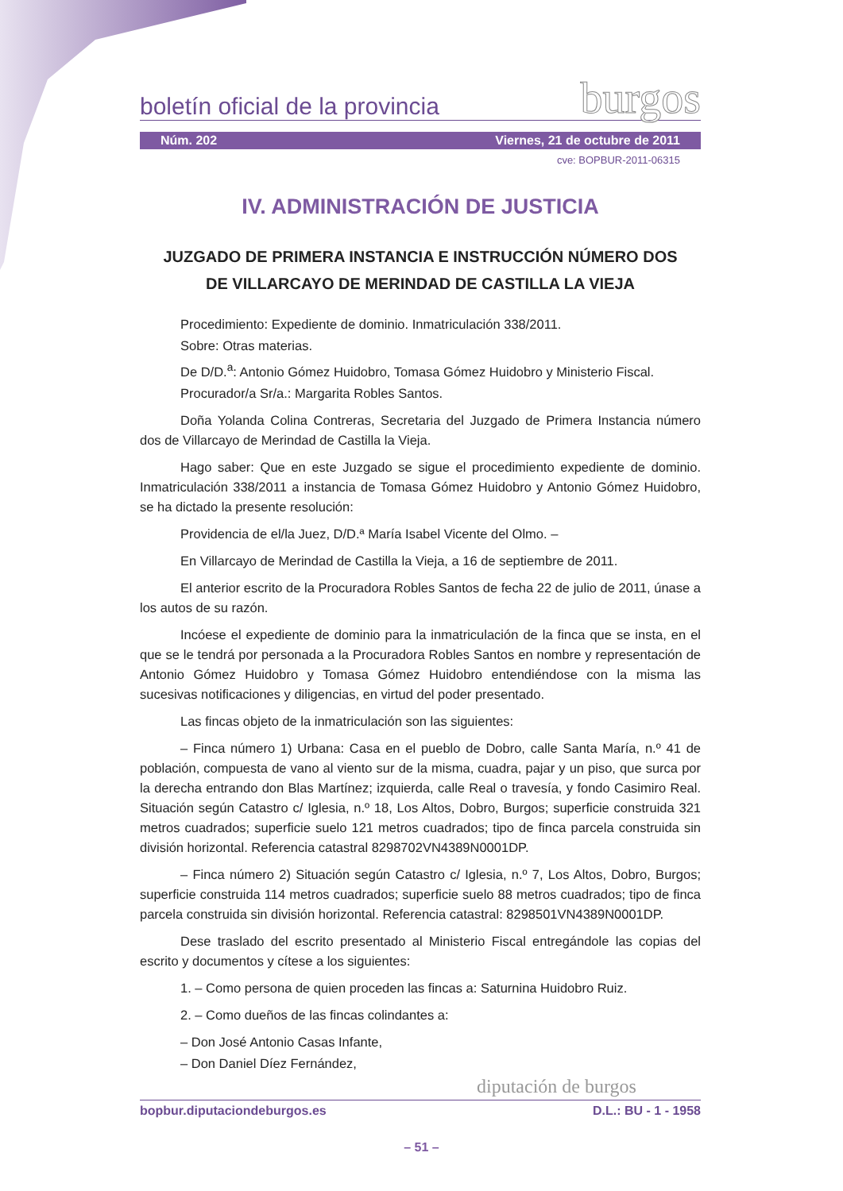boletín oficial de la provincia burgos
Núm. 202 Viernes, 21 de octubre de 2011
cve: BOPBUR-2011-06315
IV. ADMINISTRACIÓN DE JUSTICIA
JUZGADO DE PRIMERA INSTANCIA E INSTRUCCIÓN NÚMERO DOS
DE VILLARCAYO DE MERINDAD DE CASTILLA LA VIEJA
Procedimiento: Expediente de dominio. Inmatriculación 338/2011.
Sobre: Otras materias.
De D/D.<sup>a</sup>: Antonio Gómez Huidobro, Tomasa Gómez Huidobro y Ministerio Fiscal.
Procurador/a Sr/a.: Margarita Robles Santos.
Doña Yolanda Colina Contreras, Secretaria del Juzgado de Primera Instancia número dos de Villarcayo de Merindad de Castilla la Vieja.
Hago saber: Que en este Juzgado se sigue el procedimiento expediente de dominio. Inmatriculación 338/2011 a instancia de Tomasa Gómez Huidobro y Antonio Gómez Huidobro, se ha dictado la presente resolución:
Providencia de el/la Juez, D/D.ª María Isabel Vicente del Olmo. –
En Villarcayo de Merindad de Castilla la Vieja, a 16 de septiembre de 2011.
El anterior escrito de la Procuradora Robles Santos de fecha 22 de julio de 2011, únase a los autos de su razón.
Incóese el expediente de dominio para la inmatriculación de la finca que se insta, en el que se le tendrá por personada a la Procuradora Robles Santos en nombre y representación de Antonio Gómez Huidobro y Tomasa Gómez Huidobro entendiéndose con la misma las sucesivas notificaciones y diligencias, en virtud del poder presentado.
Las fincas objeto de la inmatriculación son las siguientes:
– Finca número 1) Urbana: Casa en el pueblo de Dobro, calle Santa María, n.º 41 de población, compuesta de vano al viento sur de la misma, cuadra, pajar y un piso, que surca por la derecha entrando don Blas Martínez; izquierda, calle Real o travesía, y fondo Casimiro Real. Situación según Catastro c/ Iglesia, n.º 18, Los Altos, Dobro, Burgos; superficie construida 321 metros cuadrados; superficie suelo 121 metros cuadrados; tipo de finca parcela construida sin división horizontal. Referencia catastral 8298702VN4389N0001DP.
– Finca número 2) Situación según Catastro c/ Iglesia, n.º 7, Los Altos, Dobro, Burgos; superficie construida 114 metros cuadrados; superficie suelo 88 metros cuadrados; tipo de finca parcela construida sin división horizontal. Referencia catastral: 8298501VN4389N0001DP.
Dese traslado del escrito presentado al Ministerio Fiscal entregándole las copias del escrito y documentos y cítese a los siguientes:
1. – Como persona de quien proceden las fincas a: Saturnina Huidobro Ruiz.
2. – Como dueños de las fincas colindantes a:
– Don José Antonio Casas Infante,
– Don Daniel Díez Fernández,
diputación de burgos
bopbur.diputaciondeburgos.es D.L.: BU - 1 - 1958
– 51 –